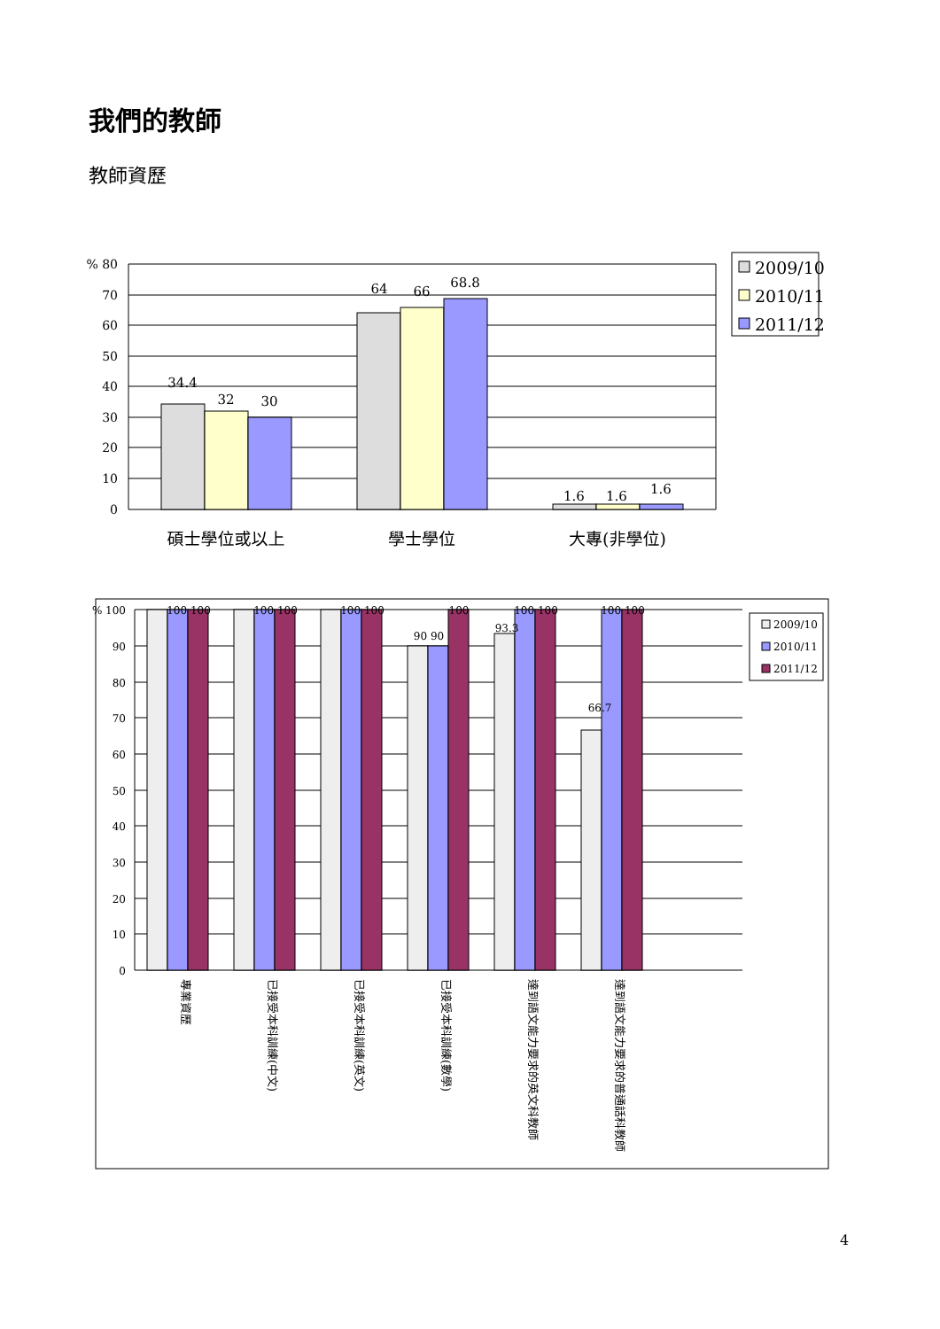我們的教師
教師資歷
34.4
32
30
64
66
68.8
1.6
1.6
1.6
% 80
70
60
50
40
30
20
10
0
碩士學位或以上
學士學位
大專(非學位)
2009/10
2010/11
2011/12
100 100
100 100
100 100
90 90
100
93.3
100 100
66.7
100 100
% 100
90
80
70
60
50
40
30
20
10
0
專業資歷
已接受本科訓練(中文)
已接受本科訓練(英文)
已接受本科訓練(數學)
達到語文能力要求的英文科教師
達到語文能力要求的普通話科教師
2009/10
2010/11
2011/12
4